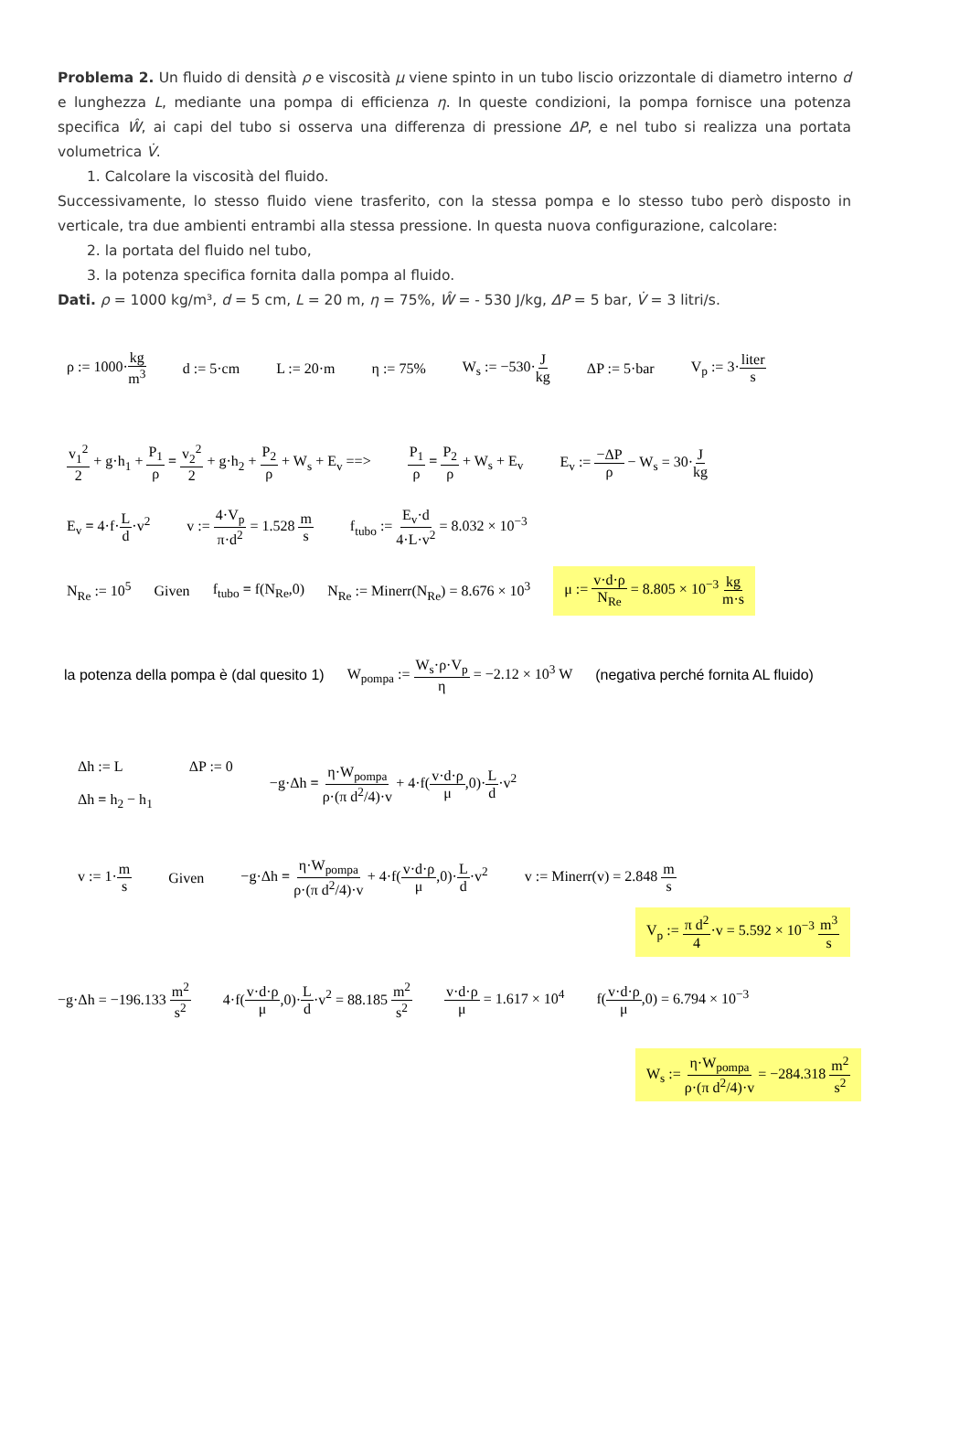Problema 2. Un fluido di densità ρ e viscosità μ viene spinto in un tubo liscio orizzontale di diametro interno d e lunghezza L, mediante una pompa di efficienza η. In queste condizioni, la pompa fornisce una potenza specifica Ŵ, ai capi del tubo si osserva una differenza di pressione ΔP, e nel tubo si realizza una portata volumetrica V̇.
1. Calcolare la viscosità del fluido.
Successivamente, lo stesso fluido viene trasferito, con la stessa pompa e lo stesso tubo però disposto in verticale, tra due ambienti entrambi alla stessa pressione. In questa nuova configurazione, calcolare:
2. la portata del fluido nel tubo,
3. la potenza specifica fornita dalla pompa al fluido.
Dati. ρ = 1000 kg/m³, d = 5 cm, L = 20 m, η = 75%, Ŵ = - 530 J/kg, ΔP = 5 bar, V̇ = 3 litri/s.
ρ := 1000·kg m<sup>3</sup> d := 5·cm L := 20·m η := 75% W<sub>s</sub> := −530·J kg ΔP := 5·bar V<sub>p</sub> := 3·liter s
v<sub>1</sub><sup>2</sup> 2 + g·h<sub>1</sub> + P<sub>1</sub> ρ = v<sub>2</sub><sup>2</sup> 2 + g·h<sub>2</sub> + P<sub>2</sub> ρ + W<sub>s</sub> + E<sub>v</sub> ==> P<sub>1</sub> ρ = P<sub>2</sub> ρ + W<sub>s</sub> + E<sub>v</sub> E<sub>v</sub> := −ΔP ρ − W<sub>s</sub> = 30·J kg
E<sub>v</sub> = 4·f·L d·v<sup>2</sup> v := 4·V<sub>p</sub> π·d<sup>2</sup> = 1.528 m s f<sub>tubo</sub> := E<sub>v</sub>·d 4·L·v<sup>2</sup> = 8.032 × 10<sup>−3</sup>
N<sub>Re</sub> := 10<sup>5</sup> Given f<sub>tubo</sub> = f(N<sub>Re</sub>,0) N<sub>Re</sub> := Minerr(N<sub>Re</sub>) = 8.676 × 10<sup>3</sup> μ := v·d·ρ N<sub>Re</sub> = 8.805 × 10<sup>−3</sup> kg m·s
la potenza della pompa è (dal quesito 1) W<sub>pompa</sub> := W<sub>s</sub>·ρ·V<sub>p</sub> η = −2.12 × 10<sup>3</sup> W (negativa perché fornita AL fluido)
Δh := L
Δh = h<sub>2</sub> − h<sub>1</sub> ΔP := 0 −g·Δh = η·W<sub>pompa</sub> ρ·(π d<sup>2</sup>/4)·v + 4·f(v·d·ρ μ,0)·L d·v<sup>2</sup>
v := 1·m s Given −g·Δh = η·W<sub>pompa</sub> ρ·(π d<sup>2</sup>/4)·v + 4·f(v·d·ρ μ,0)·L d·v<sup>2</sup> v := Minerr(v) = 2.848 m s
V<sub>p</sub> := π d<sup>2</sup> 4·v = 5.592 × 10<sup>−3</sup> m<sup>3</sup> s
−g·Δh = −196.133 m<sup>2</sup> s<sup>2</sup> 4·f(v·d·ρ μ,0)·L d·v<sup>2</sup> = 88.185 m<sup>2</sup> s<sup>2</sup> v·d·ρ μ = 1.617 × 10<sup>4</sup> f(v·d·ρ μ,0) = 6.794 × 10<sup>−3</sup>
W<sub>s</sub> := η·W<sub>pompa</sub> ρ·(π d<sup>2</sup>/4)·v = −284.318 m<sup>2</sup> s<sup>2</sup>